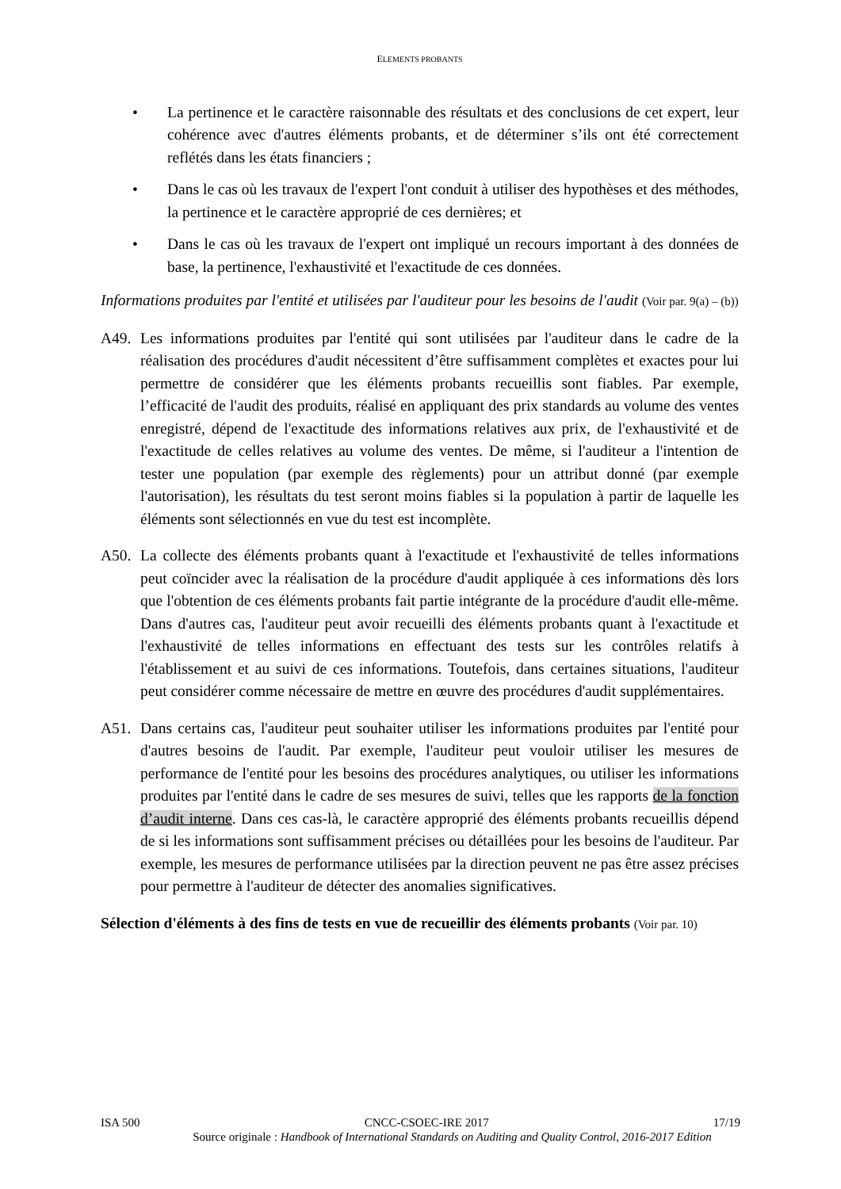ELEMENTS PROBANTS
• La pertinence et le caractère raisonnable des résultats et des conclusions de cet expert, leur cohérence avec d'autres éléments probants, et de déterminer s’ils ont été correctement reflétés dans les états financiers ;
• Dans le cas où les travaux de l'expert l'ont conduit à utiliser des hypothèses et des méthodes, la pertinence et le caractère approprié de ces dernières; et
• Dans le cas où les travaux de l'expert ont impliqué un recours important à des données de base, la pertinence, l'exhaustivité et l'exactitude de ces données.
Informations produites par l'entité et utilisées par l'auditeur pour les besoins de l'audit (Voir par. 9(a) – (b))
A49. Les informations produites par l'entité qui sont utilisées par l'auditeur dans le cadre de la réalisation des procédures d'audit nécessitent d’être suffisamment complètes et exactes pour lui permettre de considérer que les éléments probants recueillis sont fiables. Par exemple, l’efficacité de l'audit des produits, réalisé en appliquant des prix standards au volume des ventes enregistré, dépend de l'exactitude des informations relatives aux prix, de l'exhaustivité et de l'exactitude de celles relatives au volume des ventes. De même, si l'auditeur a l'intention de tester une population (par exemple des règlements) pour un attribut donné (par exemple l'autorisation), les résultats du test seront moins fiables si la population à partir de laquelle les éléments sont sélectionnés en vue du test est incomplète.
A50. La collecte des éléments probants quant à l'exactitude et l'exhaustivité de telles informations peut coïncider avec la réalisation de la procédure d'audit appliquée à ces informations dès lors que l'obtention de ces éléments probants fait partie intégrante de la procédure d'audit elle-même. Dans d'autres cas, l'auditeur peut avoir recueilli des éléments probants quant à l'exactitude et l'exhaustivité de telles informations en effectuant des tests sur les contrôles relatifs à l'établissement et au suivi de ces informations. Toutefois, dans certaines situations, l'auditeur peut considérer comme nécessaire de mettre en œuvre des procédures d'audit supplémentaires.
A51. Dans certains cas, l'auditeur peut souhaiter utiliser les informations produites par l'entité pour d'autres besoins de l'audit. Par exemple, l'auditeur peut vouloir utiliser les mesures de performance de l'entité pour les besoins des procédures analytiques, ou utiliser les informations produites par l'entité dans le cadre de ses mesures de suivi, telles que les rapports de la fonction d’audit interne. Dans ces cas-là, le caractère approprié des éléments probants recueillis dépend de si les informations sont suffisamment précises ou détaillées pour les besoins de l'auditeur. Par exemple, les mesures de performance utilisées par la direction peuvent ne pas être assez précises pour permettre à l'auditeur de détecter des anomalies significatives.
Sélection d'éléments à des fins de tests en vue de recueillir des éléments probants (Voir par. 10)
ISA 500 CNCC-CSOEC-IRE 2017 17/19
Source originale : Handbook of International Standards on Auditing and Quality Control, 2016-2017 Edition